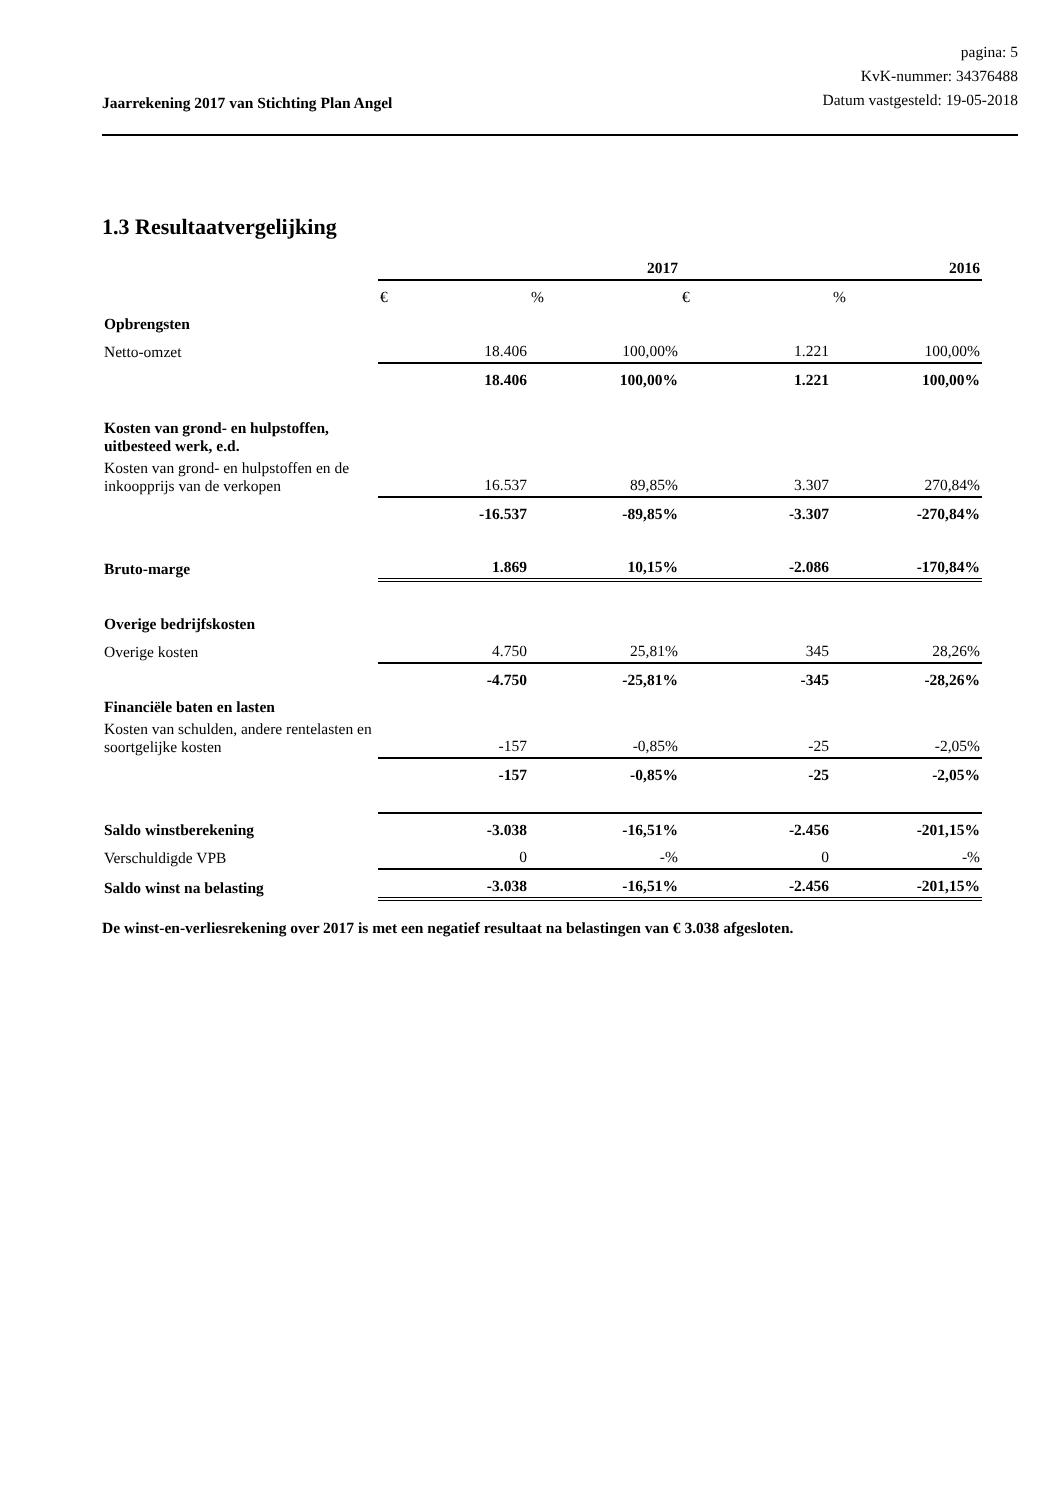Jaarrekening 2017 van Stichting Plan Angel
pagina: 5
KvK-nummer: 34376488
Datum vastgesteld: 19-05-2018
1.3 Resultaatvergelijking
| | 2017 | | 2016 | |
| | € | % | € | % |
| Opbrengsten | | | | |
| Netto-omzet | 18.406 | 100,00% | 1.221 | 100,00% |
| | 18.406 | 100,00% | 1.221 | 100,00% |
| Kosten van grond- en hulpstoffen, uitbesteed werk, e.d. | | | | |
| Kosten van grond- en hulpstoffen en de inkoopprijs van de verkopen | 16.537 | 89,85% | 3.307 | 270,84% |
| | -16.537 | -89,85% | -3.307 | -270,84% |
| Bruto-marge | 1.869 | 10,15% | -2.086 | -170,84% |
| Overige bedrijfskosten | | | | |
| Overige kosten | 4.750 | 25,81% | 345 | 28,26% |
| | -4.750 | -25,81% | -345 | -28,26% |
| Financiële baten en lasten | | | | |
| Kosten van schulden, andere rentelasten en soortgelijke kosten | -157 | -0,85% | -25 | -2,05% |
| | -157 | -0,85% | -25 | -2,05% |
| Saldo winstberekening | -3.038 | -16,51% | -2.456 | -201,15% |
| Verschuldigde VPB | 0 | -% | 0 | -% |
| Saldo winst na belasting | -3.038 | -16,51% | -2.456 | -201,15% |
De winst-en-verliesrekening over 2017 is met een negatief resultaat na belastingen van € 3.038 afgesloten.